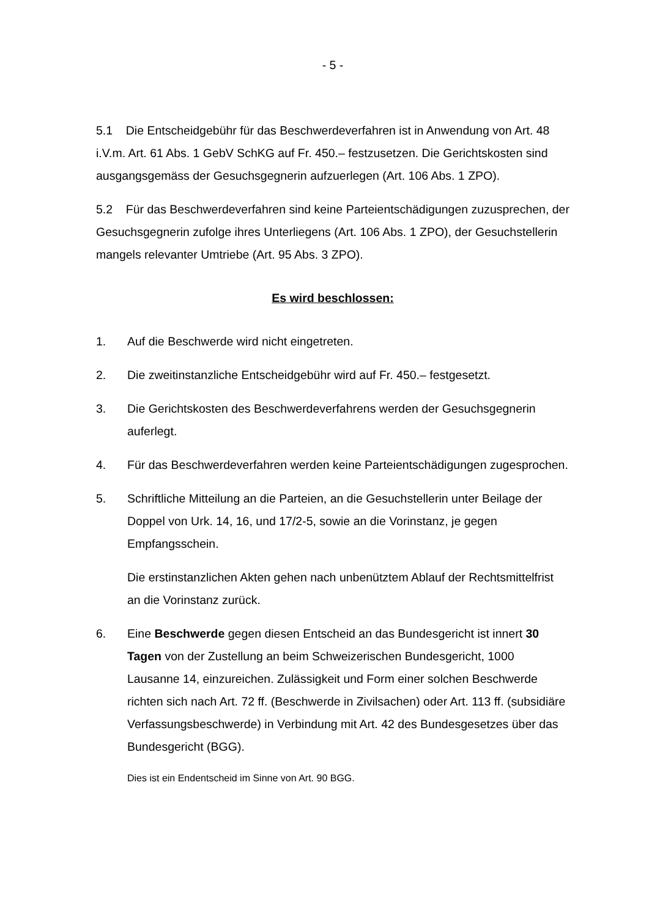- 5 -
5.1 Die Entscheidgebühr für das Beschwerdeverfahren ist in Anwendung von Art. 48 i.V.m. Art. 61 Abs. 1 GebV SchKG auf Fr. 450.– festzusetzen. Die Gerichtskosten sind ausgangsgemäss der Gesuchsgegnerin aufzuerlegen (Art. 106 Abs. 1 ZPO).
5.2 Für das Beschwerdeverfahren sind keine Parteientschädigungen zuzusprechen, der Gesuchsgegnerin zufolge ihres Unterliegens (Art. 106 Abs. 1 ZPO), der Gesuchstellerin mangels relevanter Umtriebe (Art. 95 Abs. 3 ZPO).
Es wird beschlossen:
1. Auf die Beschwerde wird nicht eingetreten.
2. Die zweitinstanzliche Entscheidgebühr wird auf Fr. 450.– festgesetzt.
3. Die Gerichtskosten des Beschwerdeverfahrens werden der Gesuchsgegnerin auferlegt.
4. Für das Beschwerdeverfahren werden keine Parteientschädigungen zugesprochen.
5. Schriftliche Mitteilung an die Parteien, an die Gesuchstellerin unter Beilage der Doppel von Urk. 14, 16, und 17/2-5, sowie an die Vorinstanz, je gegen Empfangsschein.
Die erstinstanzlichen Akten gehen nach unbenütztem Ablauf der Rechtsmittelfrist an die Vorinstanz zurück.
6. Eine Beschwerde gegen diesen Entscheid an das Bundesgericht ist innert 30 Tagen von der Zustellung an beim Schweizerischen Bundesgericht, 1000 Lausanne 14, einzureichen. Zulässigkeit und Form einer solchen Beschwerde richten sich nach Art. 72 ff. (Beschwerde in Zivilsachen) oder Art. 113 ff. (subsidiäre Verfassungsbeschwerde) in Verbindung mit Art. 42 des Bundesgesetzes über das Bundesgericht (BGG).
Dies ist ein Endentscheid im Sinne von Art. 90 BGG.